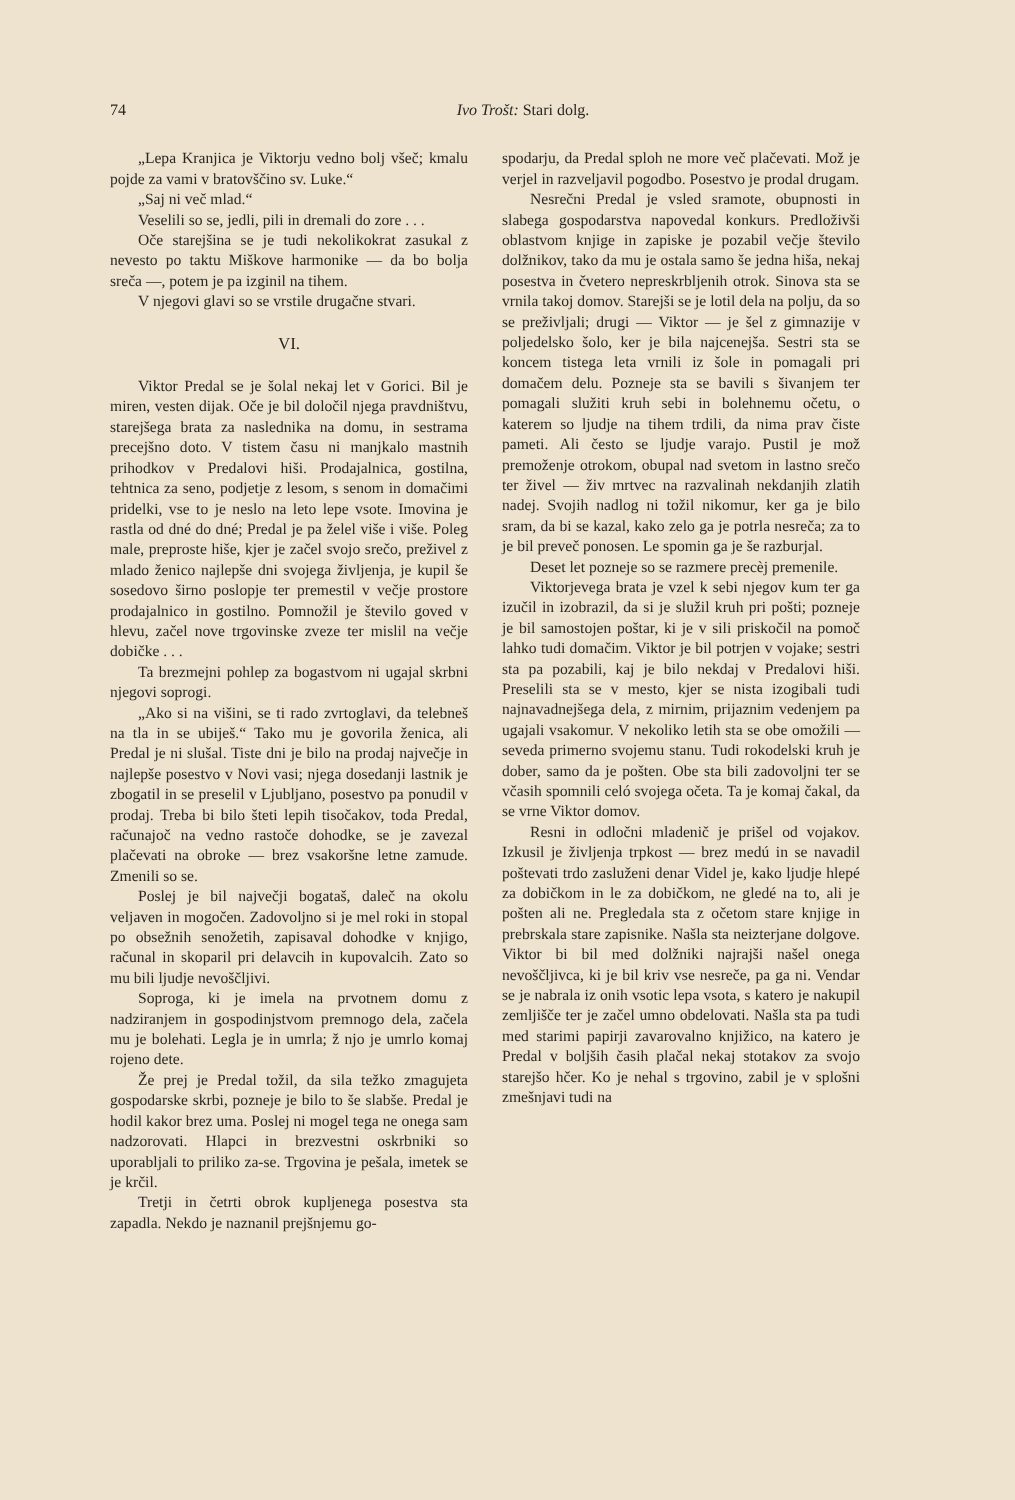74 Ivo Trošt: Stari dolg.
„Lepa Kranjica je Viktorju vedno bolj všeč; kmalu pojde za vami v bratovščino sv. Luke.“
„Saj ni več mlad.“
Veselili so se, jedli, pili in dremali do zore . . .
Oče starejšina se je tudi nekolikokrat zasukal z nevesto po taktu Miškove harmonike — da bo bolja sreča —, potem je pa izginil na tihem.
V njegovi glavi so se vrstile drugačne stvari.
VI.
Viktor Predal se je šolal nekaj let v Gorici. Bil je miren, vesten dijak. Oče je bil določil njega pravdništvu, starejšega brata za naslednika na domu, in sestrama precejšno doto. V tistem času ni manjkalo mastnih prihodkov v Predalovi hiši. Prodajalnica, gostilna, tehtnica za seno, podjetje z lesom, s senom in domačimi pridelki, vse to je neslo na leto lepe vsote. Imovina je rastla od dné do dné; Predal je pa želel više i više. Poleg male, preproste hiše, kjer je začel svojo srečo, preživel z mlado ženico najlepše dni svojega življenja, je kupil še sosedovo širno poslopje ter premestil v večje prostore prodajalnico in gostilno. Pomnožil je število goved v hlevu, začel nove trgovinske zveze ter mislil na večje dobičke . . .
Ta brezmejni pohlep za bogastvom ni ugajal skrbni njegovi soprogi.
„Ako si na višini, se ti rado zvrtoglavi, da telebneš na tla in se ubiješ.“ Tako mu je govorila ženica, ali Predal je ni slušal. Tiste dni je bilo na prodaj največje in najlepše posestvo v Novi vasi; njega dosedanji lastnik je zbogatil in se preselil v Ljubljano, posestvo pa ponudil v prodaj. Treba bi bilo šteti lepih tisočakov, toda Predal, računajoč na vedno rastoče dohodke, se je zavezal plačevati na obroke — brez vsakoršne letne zamude. Zmenili so se.
Poslej je bil največji bogataš, daleč na okolu veljaven in mogočen. Zadovoljno si je mel roki in stopal po obsežnih senožetih, zapisaval dohodke v knjigo, računal in skoparil pri delavcih in kupovalcih. Zato so mu bili ljudje nevoščljivi.
Soproga, ki je imela na prvotnem domu z nadziranjem in gospodinjstvom premnogo dela, začela mu je bolehati. Legla je in umrla; ž njo je umrlo komaj rojeno dete.
Že prej je Predal tožil, da sila težko zmagujeta gospodarske skrbi, pozneje je bilo to še slabše. Predal je hodil kakor brez uma. Poslej ni mogel tega ne onega sam nadzorovati. Hlapci in brezvestni oskrbniki so uporabljali to priliko za-se. Trgovina je pešala, imetek se je krčil.
Tretji in četrti obrok kupljenega posestva sta zapadla. Nekdo je naznanil prejšnjemu go-
spodarju, da Predal sploh ne more več plačevati. Mož je verjel in razveljavil pogodbo. Posestvo je prodal drugam.
Nesrečni Predal je vsled sramote, obupnosti in slabega gospodarstva napovedal konkurs. Predloživši oblastvom knjige in zapiske je pozabil večje število dolžnikov, tako da mu je ostala samo še jedna hiša, nekaj posestva in čvetero nepreskrbljenih otrok. Sinova sta se vrnila takoj domov. Starejši se je lotil dela na polju, da so se preživljali; drugi — Viktor — je šel z gimnazije v poljedelsko šolo, ker je bila najcenejša. Sestri sta se koncem tistega leta vrnili iz šole in pomagali pri domačem delu. Pozneje sta se bavili s šivanjem ter pomagali služiti kruh sebi in bolehnemu očetu, o katerem so ljudje na tihem trdili, da nima prav čiste pameti. Ali često se ljudje varajo. Pustil je mož premoženje otrokom, obupal nad svetom in lastno srečo ter živel — živ mrtvec na razvalinah nekdanjih zlatih nadej. Svojih nadlog ni tožil nikomur, ker ga je bilo sram, da bi se kazal, kako zelo ga je potrla nesreča; za to je bil preveč ponosen. Le spomin ga je še razburjal.
Deset let pozneje so se razmere precèj premenile.
Viktorjevega brata je vzel k sebi njegov kum ter ga izučil in izobrazil, da si je služil kruh pri pošti; pozneje je bil samostojen poštar, ki je v sili priskočil na pomoč lahko tudi domačim. Viktor je bil potrjen v vojake; sestri sta pa pozabili, kaj je bilo nekdaj v Predalovi hiši. Preselili sta se v mesto, kjer se nista izogibali tudi najnavadnejšega dela, z mirnim, prijaznim vedenjem pa ugajali vsakomur. V nekoliko letih sta se obe omožili — seveda primerno svojemu stanu. Tudi rokodelski kruh je dober, samo da je pošten. Obe sta bili zadovoljni ter se včasih spomnili celó svojega očeta. Ta je komaj čakal, da se vrne Viktor domov.
Resni in odločni mladenič je prišel od vojakov. Izkusil je življenja trpkost — brez medú in se navadil poštevati trdo zasluženi denar Videl je, kako ljudje hlepé za dobičkom in le za dobičkom, ne gledé na to, ali je pošten ali ne. Pregledala sta z očetom stare knjige in prebrskala stare zapisnike. Našla sta neizterjane dolgove. Viktor bi bil med dolžniki najrajši našel onega nevoščljivca, ki je bil kriv vse nesreče, pa ga ni. Vendar se je nabrala iz onih vsotic lepa vsota, s katero je nakupil zemljišče ter je začel umno obdelovati. Našla sta pa tudi med starimi papirji zavarovalno knjižico, na katero je Predal v boljših časih plačal nekaj stotakov za svojo starejšo hčer. Ko je nehal s trgovino, zabil je v splošni zmešnjavi tudi na